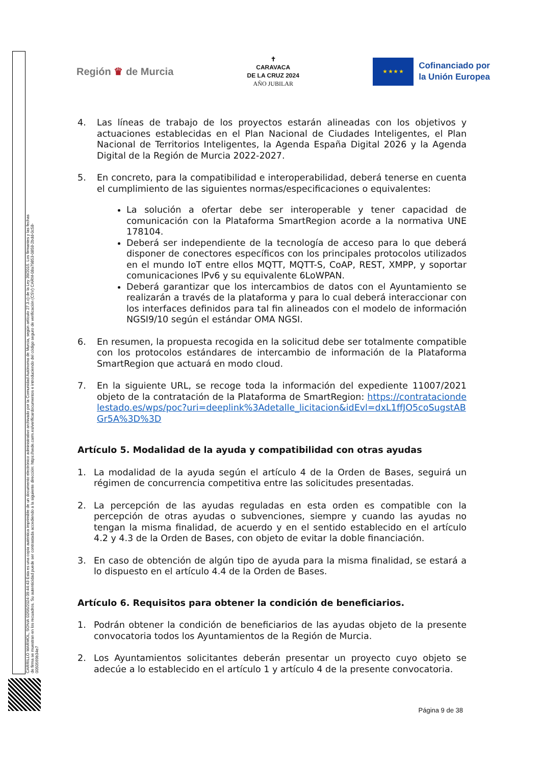CARRILLO MARMOL, SONIA 02/05/2024 09:44:43 Esta es una copia auténtica imprimible de un documento electrónico administrativo archivado por la Comunidad Autónoma de Murcia, según artículo 27.3.c) de la Ley 39/2015. Los firmantes y las fechas de firma se muestran en los recuadros. Su autenticidad puede ser contrastada accediendo a la siguiente dirección: https://sede.carm.es/verificardocumentos e introduciendo del código seguro de verificación (CSV) CARM-08a79853-0858-2bdd-0c58-0050569b34e7
Región ♛ de Murcia
✝
CARAVACA
DE LA CRUZ 2024
AÑO JUBILAR
★ ★ ★ ★
Cofinanciado por
la Unión Europea
4. Las líneas de trabajo de los proyectos estarán alineadas con los objetivos y actuaciones establecidas en el Plan Nacional de Ciudades Inteligentes, el Plan Nacional de Territorios Inteligentes, la Agenda España Digital 2026 y la Agenda Digital de la Región de Murcia 2022-2027.
5. En concreto, para la compatibilidad e interoperabilidad, deberá tenerse en cuenta el cumplimiento de las siguientes normas/especificaciones o equivalentes:
La solución a ofertar debe ser interoperable y tener capacidad de comunicación con la Plataforma SmartRegion acorde a la normativa UNE 178104.
Deberá ser independiente de la tecnología de acceso para lo que deberá disponer de conectores específicos con los principales protocolos utilizados en el mundo IoT entre ellos MQTT, MQTT-S, CoAP, REST, XMPP, y soportar comunicaciones lPv6 y su equivalente 6LoWPAN.
Deberá garantizar que los intercambios de datos con el Ayuntamiento se realizarán a través de la plataforma y para lo cual deberá interaccionar con los interfaces definidos para tal fin alineados con el modelo de información NGSI9/10 según el estándar OMA NGSI.
6. En resumen, la propuesta recogida en la solicitud debe ser totalmente compatible con los protocolos estándares de intercambio de información de la Plataforma SmartRegion que actuará en modo cloud.
7. En la siguiente URL, se recoge toda la información del expediente 11007/2021 objeto de la contratación de la Plataforma de SmartRegion: https://contrataciondelestado.es/wps/poc?uri=deeplink%3Adetalle_licitacion&idEvl=dxL1ffJO5coSugstABGr5A%3D%3D
Artículo 5. Modalidad de la ayuda y compatibilidad con otras ayudas
1. La modalidad de la ayuda según el artículo 4 de la Orden de Bases, seguirá un régimen de concurrencia competitiva entre las solicitudes presentadas.
2. La percepción de las ayudas reguladas en esta orden es compatible con la percepción de otras ayudas o subvenciones, siempre y cuando las ayudas no tengan la misma finalidad, de acuerdo y en el sentido establecido en el artículo 4.2 y 4.3 de la Orden de Bases, con objeto de evitar la doble financiación.
3. En caso de obtención de algún tipo de ayuda para la misma finalidad, se estará a lo dispuesto en el artículo 4.4 de la Orden de Bases.
Artículo 6. Requisitos para obtener la condición de beneficiarios.
1. Podrán obtener la condición de beneficiarios de las ayudas objeto de la presente convocatoria todos los Ayuntamientos de la Región de Murcia.
2. Los Ayuntamientos solicitantes deberán presentar un proyecto cuyo objeto se adecúe a lo establecido en el artículo 1 y artículo 4 de la presente convocatoria.
Página 9 de 38